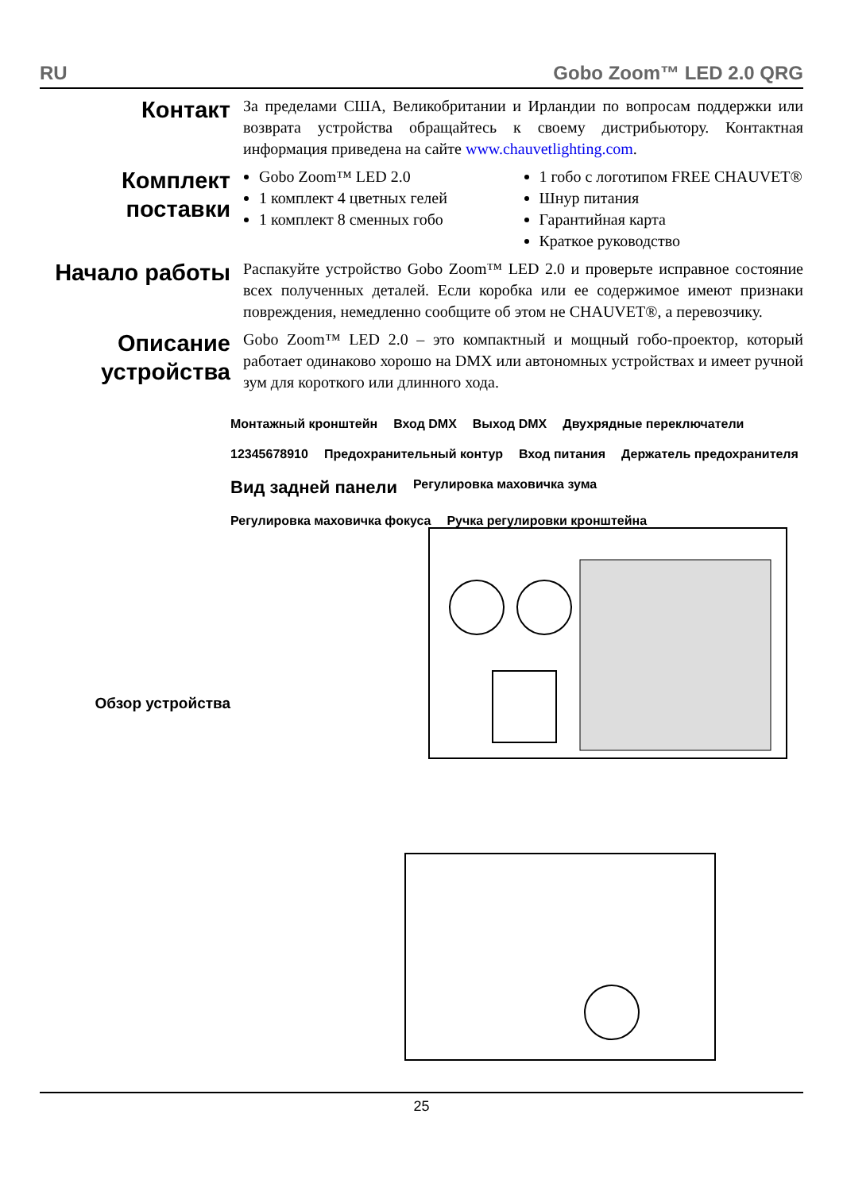RU Gobo Zoom™ LED 2.0 QRG
Контакт
За пределами США, Великобритании и Ирландии по вопросам поддержки или возврата устройства обращайтесь к своему дистрибьютору. Контактная информация приведена на сайте www.chauvetlighting.com.
Комплект поставки
Gobo Zoom™ LED 2.0
1 комплект 4 цветных гелей
1 комплект 8 сменных гобо
1 гобо с логотипом FREE CHAUVET®
Шнур питания
Гарантийная карта
Краткое руководство
Начало работы
Распакуйте устройство Gobo Zoom™ LED 2.0 и проверьте исправное состояние всех полученных деталей. Если коробка или ее содержимое имеют признаки повреждения, немедленно сообщите об этом не CHAUVET®, а перевозчику.
Описание устройства
Gobo Zoom™ LED 2.0 – это компактный и мощный гобо-проектор, который работает одинаково хорошо на DMX или автономных устройствах и имеет ручной зум для короткого или длинного хода.
Обзор устройства
Монтажный кронштейн
Вход DMX
Выход DMX
Двухрядные переключатели
12345678910
Предохранительный контур
Вход питания
Держатель предохранителя
Вид задней панели
Регулировка маховичка зума
Регулировка маховичка фокуса
Ручка регулировки кронштейна
25